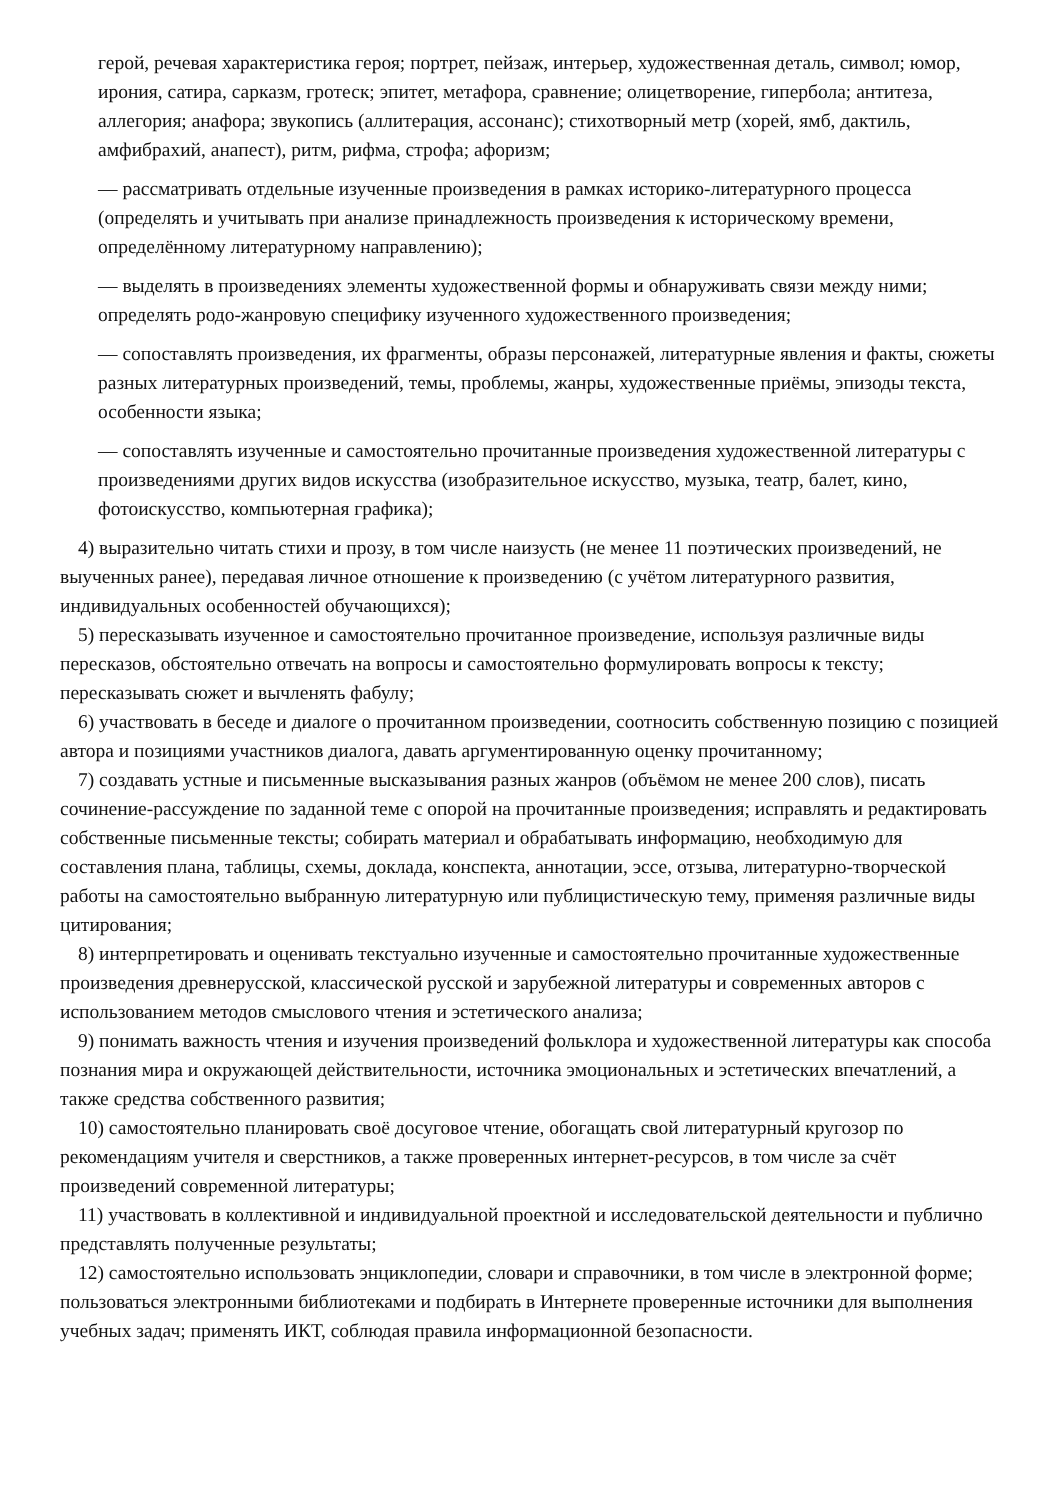герой, речевая характеристика героя; портрет, пейзаж, интерьер, художественная деталь, символ; юмор, ирония, сатира, сарказм, гротеск; эпитет, метафора, сравнение; олицетворение, гипербола; антитеза, аллегория; анафора; звукопись (аллитерация, ассонанс); стихотворный метр (хорей, ямб, дактиль, амфибрахий, анапест), ритм, рифма, строфа; афоризм;
— рассматривать отдельные изученные произведения в рамках историко-литературного процесса (определять и учитывать при анализе принадлежность произведения к историческому времени, определённому литературному направлению);
— выделять в произведениях элементы художественной формы и обнаруживать связи между ними; определять родо-жанровую специфику изученного художественного произведения;
— сопоставлять произведения, их фрагменты, образы персонажей, литературные явления и факты, сюжеты разных литературных произведений, темы, проблемы, жанры, художественные приёмы, эпизоды текста, особенности языка;
— сопоставлять изученные и самостоятельно прочитанные произведения художественной литературы с произведениями других видов искусства (изобразительное искусство, музыка, театр, балет, кино, фотоискусство, компьютерная графика);
4) выразительно читать стихи и прозу, в том числе наизусть (не менее 11 поэтических произведений, не выученных ранее), передавая личное отношение к произведению (с учётом литературного развития, индивидуальных особенностей обучающихся);
5) пересказывать изученное и самостоятельно прочитанное произведение, используя различные виды пересказов, обстоятельно отвечать на вопросы и самостоятельно формулировать вопросы к тексту; пересказывать сюжет и вычленять фабулу;
6) участвовать в беседе и диалоге о прочитанном произведении, соотносить собственную позицию с позицией автора и позициями участников диалога, давать аргументированную оценку прочитанному;
7) создавать устные и письменные высказывания разных жанров (объёмом не менее 200 слов), писать сочинение-рассуждение по заданной теме с опорой на прочитанные произведения; исправлять и редактировать собственные письменные тексты; собирать материал и обрабатывать информацию, необходимую для составления плана, таблицы, схемы, доклада, конспекта, аннотации, эссе, отзыва, литературно-творческой работы на самостоятельно выбранную литературную или публицистическую тему, применяя различные виды цитирования;
8) интерпретировать и оценивать текстуально изученные и самостоятельно прочитанные художественные произведения древнерусской, классической русской и зарубежной литературы и современных авторов с использованием методов смыслового чтения и эстетического анализа;
9) понимать важность чтения и изучения произведений фольклора и художественной литературы как способа познания мира и окружающей действительности, источника эмоциональных и эстетических впечатлений, а также средства собственного развития;
10) самостоятельно планировать своё досуговое чтение, обогащать свой литературный кругозор по рекомендациям учителя и сверстников, а также проверенных интернет-ресурсов, в том числе за счёт произведений современной литературы;
11) участвовать в коллективной и индивидуальной проектной и исследовательской деятельности и публично представлять полученные результаты;
12) самостоятельно использовать энциклопедии, словари и справочники, в том числе в электронной форме; пользоваться электронными библиотеками и подбирать в Интернете проверенные источники для выполнения учебных задач; применять ИКТ, соблюдая правила информационной безопасности.